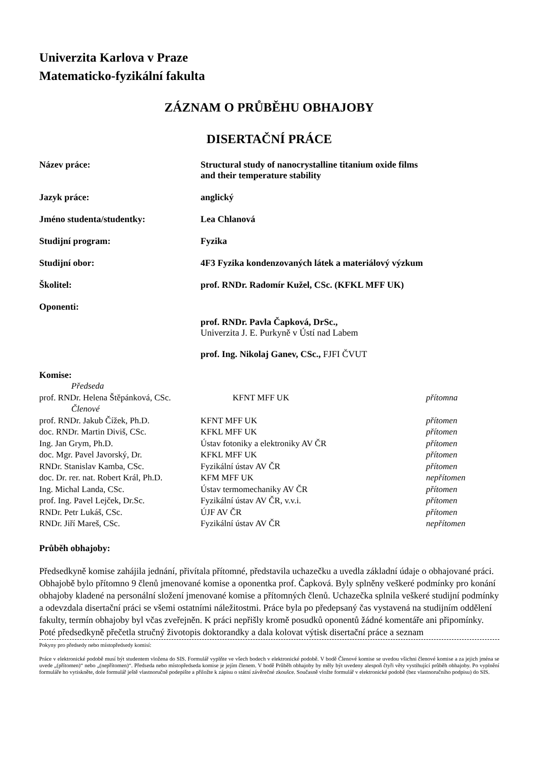Univerzita Karlova v Praze
Matematicko-fyzikální fakulta
ZÁZNAM O PRŮBĚHU OBHAJOBY
DISERTAČNÍ PRÁCE
Název práce: Structural study of nanocrystalline titanium oxide films
and their temperature stability
Jazyk práce: anglický
Jméno studenta/studentky: Lea Chlanová
Studijní program: Fyzika
Studijní obor: 4F3 Fyzika kondenzovaných látek a materiálový výzkum
Školitel: prof. RNDr. Radomír Kužel, CSc. (KFKL MFF UK)
Oponenti:
prof. RNDr. Pavla Čapková, DrSc.,
Univerzita J. E. Purkyně v Ústí nad Labem
prof. Ing. Nikolaj Ganev, CSc., FJFI ČVUT
Komise:
| Předseda | | |
| prof. RNDr. Helena Štěpánková, CSc. | KFNT MFF UK | přítomna |
| Členové | | |
| prof. RNDr. Jakub Čížek, Ph.D. | KFNT MFF UK | přítomen |
| doc. RNDr. Martin Diviš, CSc. | KFKL MFF UK | přítomen |
| Ing. Jan Grym, Ph.D. | Ústav fotoniky a elektroniky AV ČR | přítomen |
| doc. Mgr. Pavel Javorský, Dr. | KFKL MFF UK | přítomen |
| RNDr. Stanislav Kamba, CSc. | Fyzikální ústav AV ČR | přítomen |
| doc. Dr. rer. nat. Robert Král, Ph.D. | KFM MFF UK | nepřítomen |
| Ing. Michal Landa, CSc. | Ústav termomechaniky AV ČR | přítomen |
| prof. Ing. Pavel Lejček, Dr.Sc. | Fyzikální ústav AV ČR, v.v.i. | přítomen |
| RNDr. Petr Lukáš, CSc. | ÚJF AV ČR | přítomen |
| RNDr. Jiří Mareš, CSc. | Fyzikální ústav AV ČR | nepřítomen |
Průběh obhajoby:
Předsedkyně komise zahájila jednání, přivítala přítomné, představila uchazečku a uvedla základní údaje o obhajované práci. Obhajobě bylo přítomno 9 členů jmenované komise a oponentka prof. Čapková. Byly splněny veškeré podmínky pro konání obhajoby kladené na personální složení jmenované komise a přítomných členů. Uchazečka splnila veškeré studijní podmínky a odevzdala disertační práci se všemi ostatními náležitostmi. Práce byla po předepsaný čas vystavená na studijním oddělení fakulty, termín obhajoby byl včas zveřejněn. K práci nepřišly kromě posudků oponentů žádné komentáře ani připomínky. Poté předsedkyně přečetla stručný životopis doktorandky a dala kolovat výtisk disertační práce a seznam
Pokyny pro předsedy nebo místopředsedy komisí:
Práce v elektronické podobě musí být studentem vložena do SIS. Formulář vyplňte ve všech bodech v elektronické podobě. V bodě Členové komise se uvedou všichni členové komise a za jejich jména se uvede „(přítomen)“ nebo „(nepřítomen)“. Předseda nebo místopředseda komise je jejím členem. V bodě Průběh obhajoby by měly být uvedeny alespoň čtyři věty vystihující průběh obhajoby. Po vyplnění formuláře ho vytiskněte, dole formulář ještě vlastnoručně podepište a přiložte k zápisu o státní závěrečné zkoušce. Současně vložte formulář v elektronické podobě (bez vlastnoručního podpisu) do SIS.